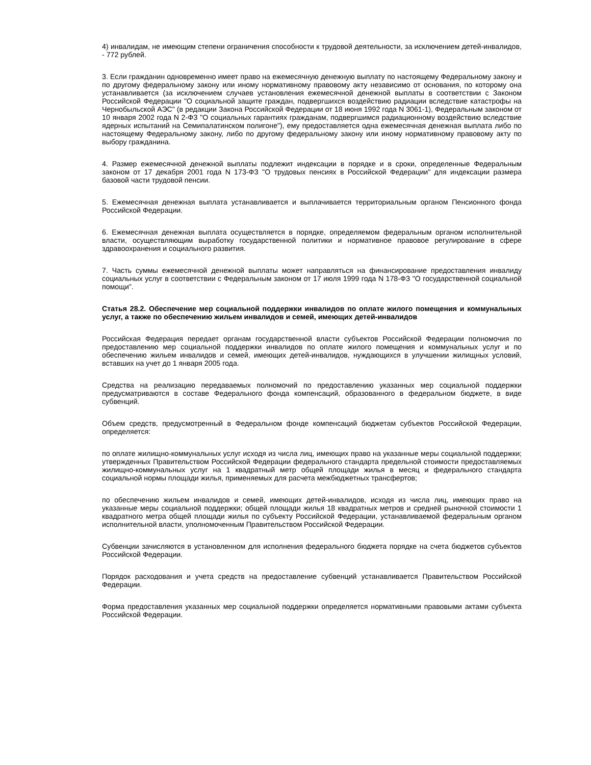4) инвалидам, не имеющим степени ограничения способности к трудовой деятельности, за исключением детей-инвалидов, - 772 рублей.
3. Если гражданин одновременно имеет право на ежемесячную денежную выплату по настоящему Федеральному закону и по другому федеральному закону или иному нормативному правовому акту независимо от основания, по которому она устанавливается (за исключением случаев установления ежемесячной денежной выплаты в соответствии с Законом Российской Федерации "О социальной защите граждан, подвергшихся воздействию радиации вследствие катастрофы на Чернобыльской АЭС" (в редакции Закона Российской Федерации от 18 июня 1992 года N 3061-1), Федеральным законом от 10 января 2002 года N 2-ФЗ "О социальных гарантиях гражданам, подвергшимся радиационному воздействию вследствие ядерных испытаний на Семипалатинском полигоне"), ему предоставляется одна ежемесячная денежная выплата либо по настоящему Федеральному закону, либо по другому федеральному закону или иному нормативному правовому акту по выбору гражданина.
4. Размер ежемесячной денежной выплаты подлежит индексации в порядке и в сроки, определенные Федеральным законом от 17 декабря 2001 года N 173-ФЗ "О трудовых пенсиях в Российской Федерации" для индексации размера базовой части трудовой пенсии.
5. Ежемесячная денежная выплата устанавливается и выплачивается территориальным органом Пенсионного фонда Российской Федерации.
6. Ежемесячная денежная выплата осуществляется в порядке, определяемом федеральным органом исполнительной власти, осуществляющим выработку государственной политики и нормативное правовое регулирование в сфере здравоохранения и социального развития.
7. Часть суммы ежемесячной денежной выплаты может направляться на финансирование предоставления инвалиду социальных услуг в соответствии с Федеральным законом от 17 июля 1999 года N 178-ФЗ "О государственной социальной помощи".
Статья 28.2. Обеспечение мер социальной поддержки инвалидов по оплате жилого помещения и коммунальных услуг, а также по обеспечению жильем инвалидов и семей, имеющих детей-инвалидов
Российская Федерация передает органам государственной власти субъектов Российской Федерации полномочия по предоставлению мер социальной поддержки инвалидов по оплате жилого помещения и коммунальных услуг и по обеспечению жильем инвалидов и семей, имеющих детей-инвалидов, нуждающихся в улучшении жилищных условий, вставших на учет до 1 января 2005 года.
Средства на реализацию передаваемых полномочий по предоставлению указанных мер социальной поддержки предусматриваются в составе Федерального фонда компенсаций, образованного в федеральном бюджете, в виде субвенций.
Объем средств, предусмотренный в Федеральном фонде компенсаций бюджетам субъектов Российской Федерации, определяется:
по оплате жилищно-коммунальных услуг исходя из числа лиц, имеющих право на указанные меры социальной поддержки; утвержденных Правительством Российской Федерации федерального стандарта предельной стоимости предоставляемых жилищно-коммунальных услуг на 1 квадратный метр общей площади жилья в месяц и федерального стандарта социальной нормы площади жилья, применяемых для расчета межбюджетных трансфертов;
по обеспечению жильем инвалидов и семей, имеющих детей-инвалидов, исходя из числа лиц, имеющих право на указанные меры социальной поддержки; общей площади жилья 18 квадратных метров и средней рыночной стоимости 1 квадратного метра общей площади жилья по субъекту Российской Федерации, устанавливаемой федеральным органом исполнительной власти, уполномоченным Правительством Российской Федерации.
Субвенции зачисляются в установленном для исполнения федерального бюджета порядке на счета бюджетов субъектов Российской Федерации.
Порядок расходования и учета средств на предоставление субвенций устанавливается Правительством Российской Федерации.
Форма предоставления указанных мер социальной поддержки определяется нормативными правовыми актами субъекта Российской Федерации.